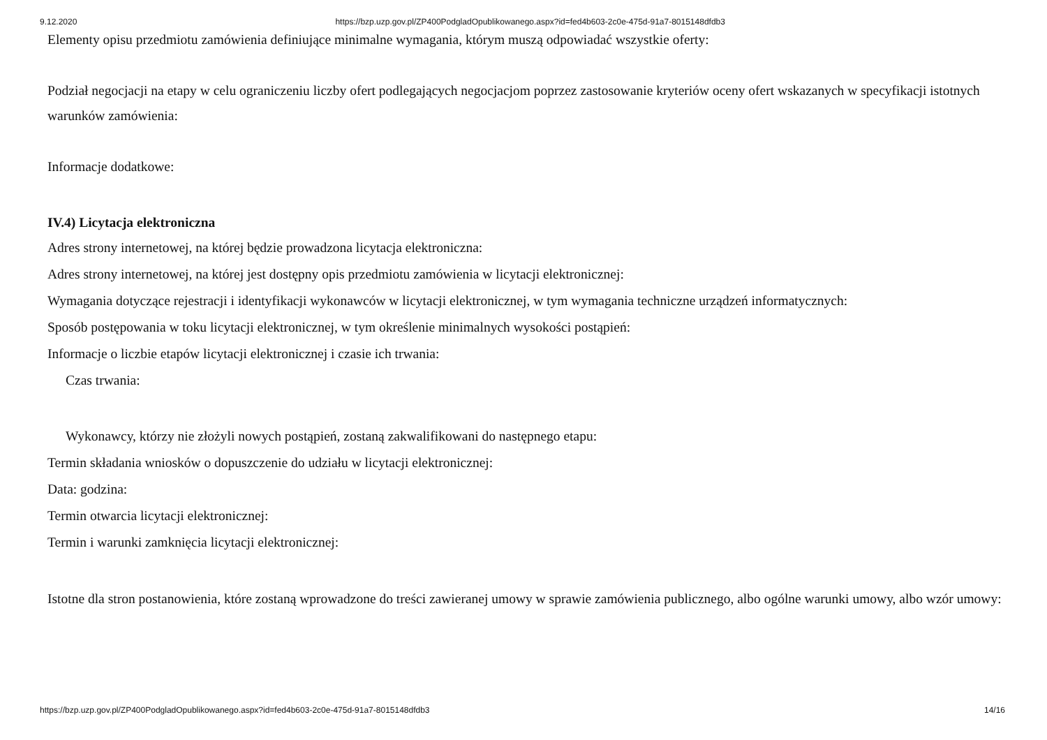9.12.2020 https://bzp.uzp.gov.pl/ZP400PodgladOpublikowanego.aspx?id=fed4b603-2c0e-475d-91a7-8015148dfdb3
Elementy opisu przedmiotu zamówienia definiujące minimalne wymagania, którym muszą odpowiadać wszystkie oferty:
Podział negocjacji na etapy w celu ograniczeniu liczby ofert podlegających negocjacjom poprzez zastosowanie kryteriów oceny ofert wskazanych w specyfikacji istotnych warunków zamówienia:
Informacje dodatkowe:
IV.4) Licytacja elektroniczna
Adres strony internetowej, na której będzie prowadzona licytacja elektroniczna:
Adres strony internetowej, na której jest dostępny opis przedmiotu zamówienia w licytacji elektronicznej:
Wymagania dotyczące rejestracji i identyfikacji wykonawców w licytacji elektronicznej, w tym wymagania techniczne urządzeń informatycznych:
Sposób postępowania w toku licytacji elektronicznej, w tym określenie minimalnych wysokości postąpień:
Informacje o liczbie etapów licytacji elektronicznej i czasie ich trwania:
Czas trwania:
Wykonawcy, którzy nie złożyli nowych postąpień, zostaną zakwalifikowani do następnego etapu:
Termin składania wniosków o dopuszczenie do udziału w licytacji elektronicznej:
Data: godzina:
Termin otwarcia licytacji elektronicznej:
Termin i warunki zamknięcia licytacji elektronicznej:
Istotne dla stron postanowienia, które zostaną wprowadzone do treści zawieranej umowy w sprawie zamówienia publicznego, albo ogólne warunki umowy, albo wzór umowy:
https://bzp.uzp.gov.pl/ZP400PodgladOpublikowanego.aspx?id=fed4b603-2c0e-475d-91a7-8015148dfdb3 14/16